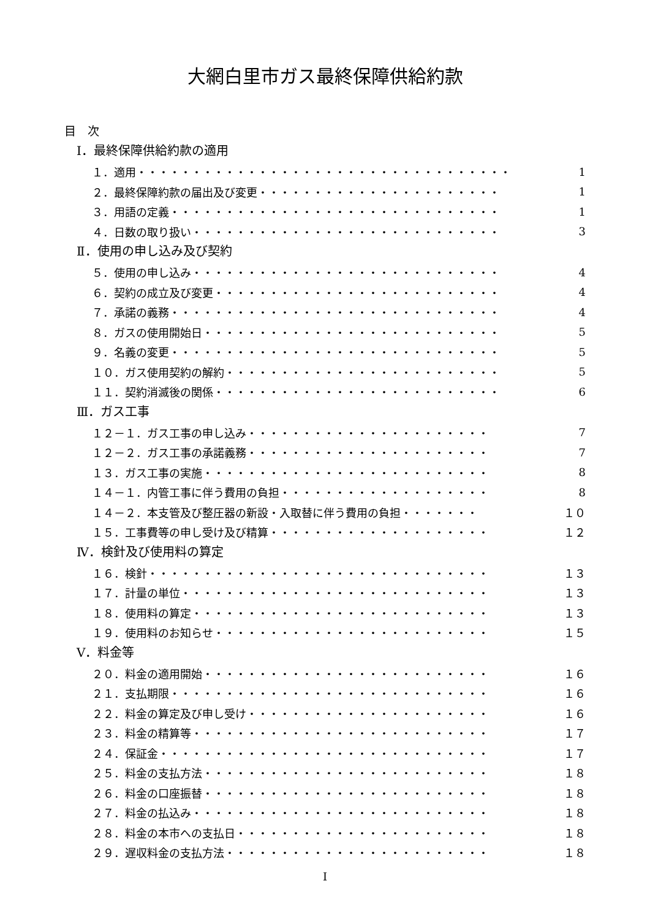大網白里市ガス最終保障供給約款
目　次
Ⅰ．最終保障供給約款の適用
１．適用・・・・・・・・・・・・・・・・・・・・・・・・・・・・・・・・・・ 1
２．最終保障約款の届出及び変更・・・・・・・・・・・・・・・・・・・・・・ 1
３．用語の定義・・・・・・・・・・・・・・・・・・・・・・・・・・・・・・ 1
４．日数の取り扱い・・・・・・・・・・・・・・・・・・・・・・・・・・・・ 3
Ⅱ．使用の申し込み及び契約
５．使用の申し込み・・・・・・・・・・・・・・・・・・・・・・・・・・・・ 4
６．契約の成立及び変更・・・・・・・・・・・・・・・・・・・・・・・・・・ 4
７．承諾の義務・・・・・・・・・・・・・・・・・・・・・・・・・・・・・・ 4
８．ガスの使用開始日・・・・・・・・・・・・・・・・・・・・・・・・・・・ 5
９．名義の変更・・・・・・・・・・・・・・・・・・・・・・・・・・・・・・ 5
１０．ガス使用契約の解約・・・・・・・・・・・・・・・・・・・・・・・・・ 5
１１．契約消滅後の関係・・・・・・・・・・・・・・・・・・・・・・・・・・ 6
Ⅲ．ガス工事
１２－１．ガス工事の申し込み・・・・・・・・・・・・・・・・・・・・・・ 7
１２－２．ガス工事の承諾義務・・・・・・・・・・・・・・・・・・・・・・ 7
１３．ガス工事の実施・・・・・・・・・・・・・・・・・・・・・・・・・・ 8
１４－１．内管工事に伴う費用の負担・・・・・・・・・・・・・・・・・・・ 8
１４－２．本支管及び整圧器の新設・入取替に伴う費用の負担・・・・・・・ １０
１５．工事費等の申し受け及び精算・・・・・・・・・・・・・・・・・・・・ １２
Ⅳ．検針及び使用料の算定
１６．検針・・・・・・・・・・・・・・・・・・・・・・・・・・・・・・・ １３
１７．計量の単位・・・・・・・・・・・・・・・・・・・・・・・・・・・・ １３
１８．使用料の算定・・・・・・・・・・・・・・・・・・・・・・・・・・・ １３
１９．使用料のお知らせ・・・・・・・・・・・・・・・・・・・・・・・・・ １５
Ⅴ．料金等
２０．料金の適用開始・・・・・・・・・・・・・・・・・・・・・・・・・・ １６
２１．支払期限・・・・・・・・・・・・・・・・・・・・・・・・・・・・・ １６
２２．料金の算定及び申し受け・・・・・・・・・・・・・・・・・・・・・・ １６
２３．料金の精算等・・・・・・・・・・・・・・・・・・・・・・・・・・・ １７
２４．保証金・・・・・・・・・・・・・・・・・・・・・・・・・・・・・・ １７
２５．料金の支払方法・・・・・・・・・・・・・・・・・・・・・・・・・・ １８
２６．料金の口座振替・・・・・・・・・・・・・・・・・・・・・・・・・・ １８
２７．料金の払込み・・・・・・・・・・・・・・・・・・・・・・・・・・・ １８
２８．料金の本市への支払日・・・・・・・・・・・・・・・・・・・・・・・ １８
２９．遅収料金の支払方法・・・・・・・・・・・・・・・・・・・・・・・・ １８
I